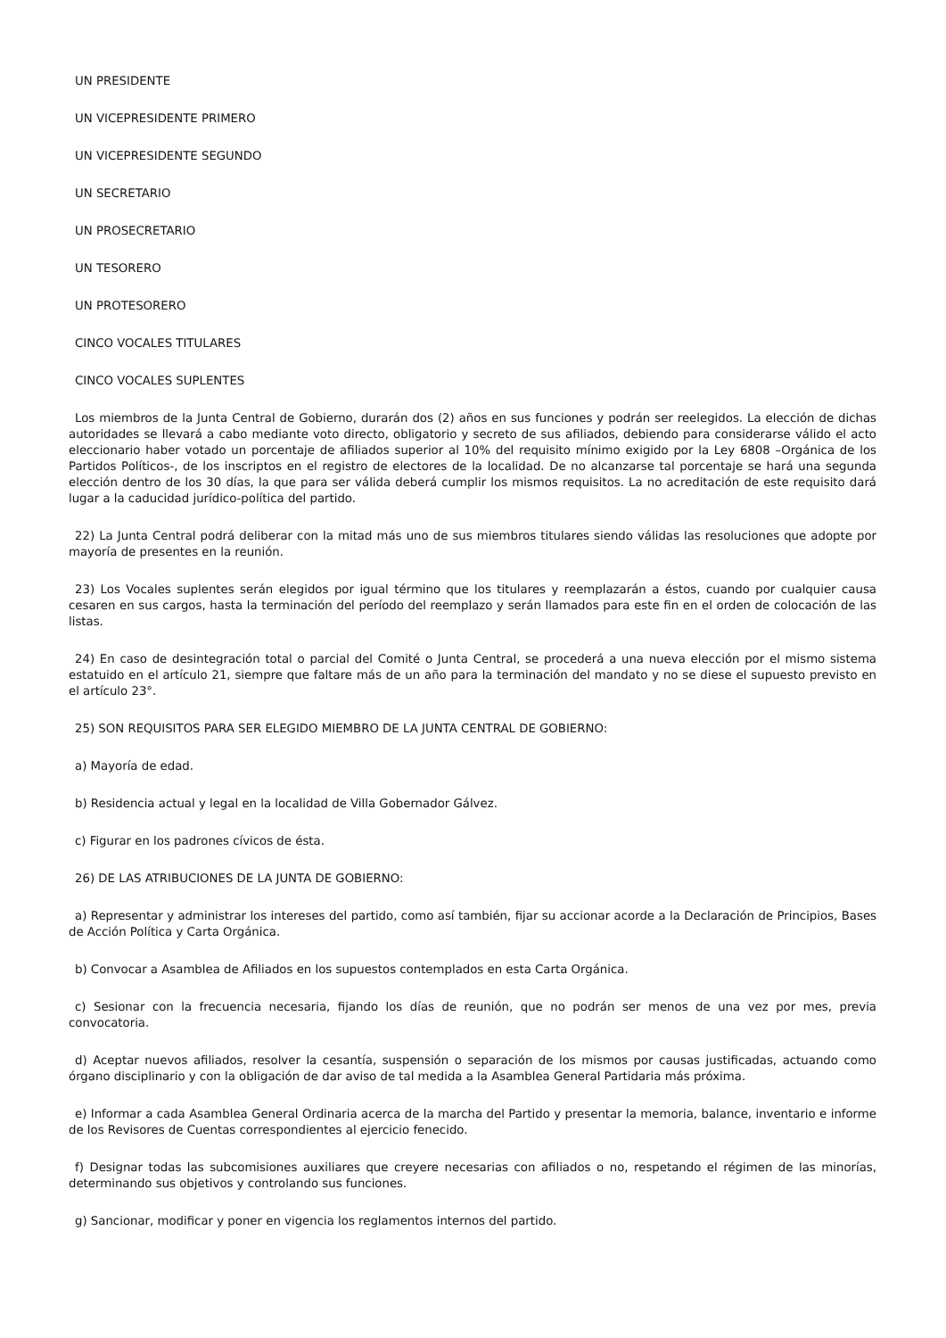UN PRESIDENTE
UN VICEPRESIDENTE PRIMERO
UN VICEPRESIDENTE SEGUNDO
UN SECRETARIO
UN PROSECRETARIO
UN TESORERO
UN PROTESORERO
CINCO VOCALES TITULARES
CINCO VOCALES SUPLENTES
Los miembros de la Junta Central de Gobierno, durarán dos (2) años en sus funciones y podrán ser reelegidos. La elección de dichas autoridades se llevará a cabo mediante voto directo, obligatorio y secreto de sus afiliados, debiendo para considerarse válido el acto eleccionario haber votado un porcentaje de afiliados superior al 10% del requisito mínimo exigido por la Ley 6808 –Orgánica de los Partidos Políticos-, de los inscriptos en el registro de electores de la localidad. De no alcanzarse tal porcentaje se hará una segunda elección dentro de los 30 días, la que para ser válida deberá cumplir los mismos requisitos. La no acreditación de este requisito dará lugar a la caducidad jurídico-política del partido.
22) La Junta Central podrá deliberar con la mitad más uno de sus miembros titulares siendo válidas las resoluciones que adopte por mayoría de presentes en la reunión.
23) Los Vocales suplentes serán elegidos por igual término que los titulares y reemplazarán a éstos, cuando por cualquier causa cesaren en sus cargos, hasta la terminación del período del reemplazo y serán llamados para este fin en el orden de colocación de las listas.
24) En caso de desintegración total o parcial del Comité o Junta Central, se procederá a una nueva elección por el mismo sistema estatuido en el artículo 21, siempre que faltare más de un año para la terminación del mandato y no se diese el supuesto previsto en el artículo 23°.
25) SON REQUISITOS PARA SER ELEGIDO MIEMBRO DE LA JUNTA CENTRAL DE GOBIERNO:
a) Mayoría de edad.
b) Residencia actual y legal en la localidad de Villa Gobernador Gálvez.
c) Figurar en los padrones cívicos de ésta.
26) DE LAS ATRIBUCIONES DE LA JUNTA DE GOBIERNO:
a) Representar y administrar los intereses del partido, como así también, fijar su accionar acorde a la Declaración de Principios, Bases de Acción Política y Carta Orgánica.
b) Convocar a Asamblea de Afiliados en los supuestos contemplados en esta Carta Orgánica.
c) Sesionar con la frecuencia necesaria, fijando los días de reunión, que no podrán ser menos de una vez por mes, previa convocatoria.
d) Aceptar nuevos afiliados, resolver la cesantía, suspensión o separación de los mismos por causas justificadas, actuando como órgano disciplinario y con la obligación de dar aviso de tal medida a la Asamblea General Partidaria más próxima.
e) Informar a cada Asamblea General Ordinaria acerca de la marcha del Partido y presentar la memoria, balance, inventario e informe de los Revisores de Cuentas correspondientes al ejercicio fenecido.
f) Designar todas las subcomisiones auxiliares que creyere necesarias con afiliados o no, respetando el régimen de las minorías, determinando sus objetivos y controlando sus funciones.
g) Sancionar, modificar y poner en vigencia los reglamentos internos del partido.